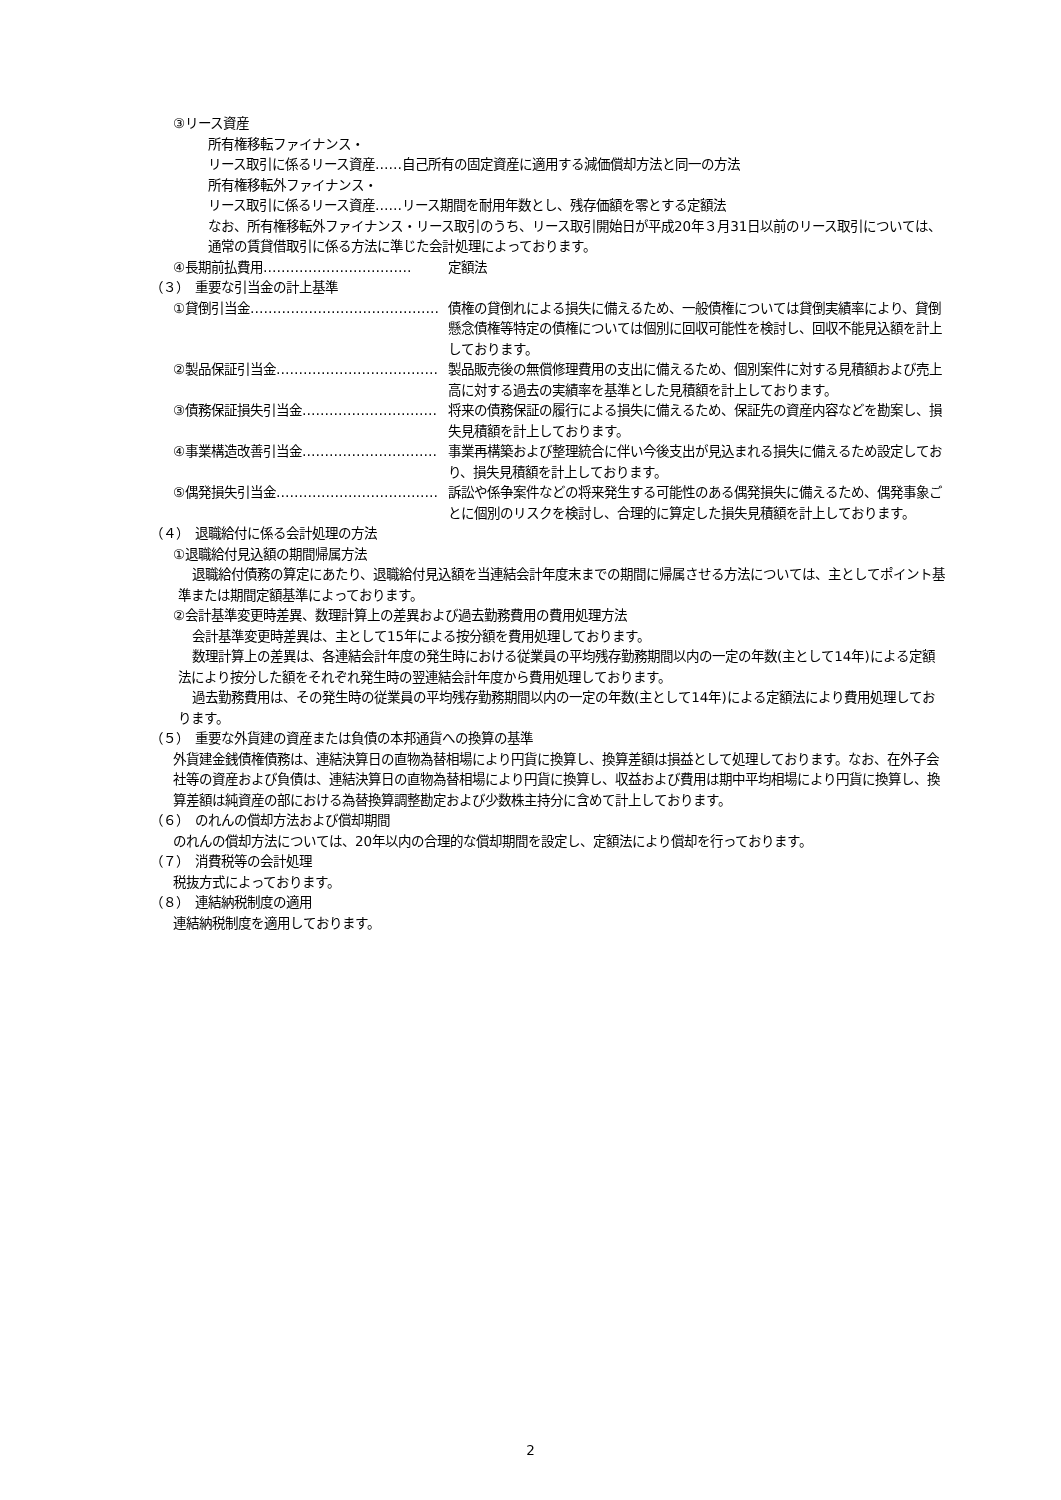③リース資産
所有権移転ファイナンス・
リース取引に係るリース資産……自己所有の固定資産に適用する減価償却方法と同一の方法
所有権移転外ファイナンス・
リース取引に係るリース資産……リース期間を耐用年数とし、残存価額を零とする定額法
なお、所有権移転外ファイナンス・リース取引のうち、リース取引開始日が平成20年３月31日以前のリース取引については、通常の賃貸借取引に係る方法に準じた会計処理によっております。
④長期前払費用…………………………… 定額法
（３）　重要な引当金の計上基準
①貸倒引当金…………………………………… 債権の貸倒れによる損失に備えるため、一般債権については貸倒実績率により、貸倒懸念債権等特定の債権については個別に回収可能性を検討し、回収不能見込額を計上しております。
②製品保証引当金……………………………… 製品販売後の無償修理費用の支出に備えるため、個別案件に対する見積額および売上高に対する過去の実績率を基準とした見積額を計上しております。
③債務保証損失引当金………………………… 将来の債務保証の履行による損失に備えるため、保証先の資産内容などを勘案し、損失見積額を計上しております。
④事業構造改善引当金………………………… 事業再構築および整理統合に伴い今後支出が見込まれる損失に備えるため設定しており、損失見積額を計上しております。
⑤偶発損失引当金……………………………… 訴訟や係争案件などの将来発生する可能性のある偶発損失に備えるため、偶発事象ごとに個別のリスクを検討し、合理的に算定した損失見積額を計上しております。
（４）　退職給付に係る会計処理の方法
①退職給付見込額の期間帰属方法
退職給付債務の算定にあたり、退職給付見込額を当連結会計年度末までの期間に帰属させる方法については、主としてポイント基準または期間定額基準によっております。
②会計基準変更時差異、数理計算上の差異および過去勤務費用の費用処理方法
会計基準変更時差異は、主として15年による按分額を費用処理しております。
数理計算上の差異は、各連結会計年度の発生時における従業員の平均残存勤務期間以内の一定の年数(主として14年)による定額法により按分した額をそれぞれ発生時の翌連結会計年度から費用処理しております。
過去勤務費用は、その発生時の従業員の平均残存勤務期間以内の一定の年数(主として14年)による定額法により費用処理しております。
（５）　重要な外貨建の資産または負債の本邦通貨への換算の基準
外貨建金銭債権債務は、連結決算日の直物為替相場により円貨に換算し、換算差額は損益として処理しております。なお、在外子会社等の資産および負債は、連結決算日の直物為替相場により円貨に換算し、収益および費用は期中平均相場により円貨に換算し、換算差額は純資産の部における為替換算調整勘定および少数株主持分に含めて計上しております。
（６）　のれんの償却方法および償却期間
のれんの償却方法については、20年以内の合理的な償却期間を設定し、定額法により償却を行っております。
（７）　消費税等の会計処理
税抜方式によっております。
（８）　連結納税制度の適用
連結納税制度を適用しております。
2